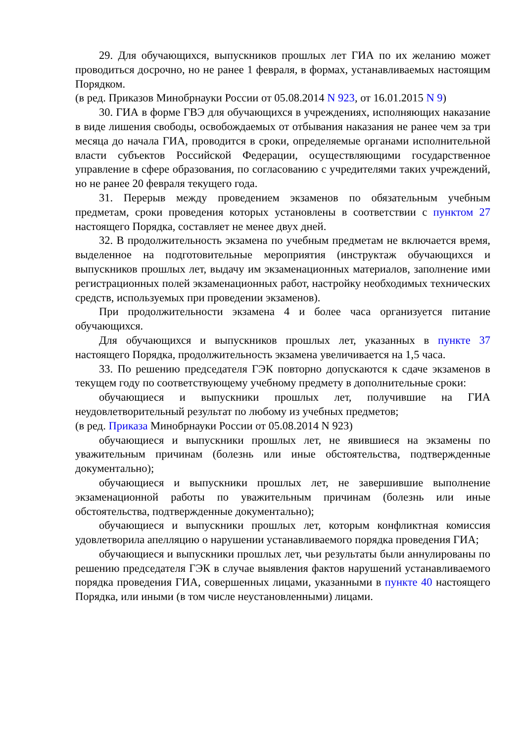29. Для обучающихся, выпускников прошлых лет ГИА по их желанию может проводиться досрочно, но не ранее 1 февраля, в формах, устанавливаемых настоящим Порядком.
(в ред. Приказов Минобрнауки России от 05.08.2014 N 923, от 16.01.2015 N 9)
30. ГИА в форме ГВЭ для обучающихся в учреждениях, исполняющих наказание в виде лишения свободы, освобождаемых от отбывания наказания не ранее чем за три месяца до начала ГИА, проводится в сроки, определяемые органами исполнительной власти субъектов Российской Федерации, осуществляющими государственное управление в сфере образования, по согласованию с учредителями таких учреждений, но не ранее 20 февраля текущего года.
31. Перерыв между проведением экзаменов по обязательным учебным предметам, сроки проведения которых установлены в соответствии с пунктом 27 настоящего Порядка, составляет не менее двух дней.
32. В продолжительность экзамена по учебным предметам не включается время, выделенное на подготовительные мероприятия (инструктаж обучающихся и выпускников прошлых лет, выдачу им экзаменационных материалов, заполнение ими регистрационных полей экзаменационных работ, настройку необходимых технических средств, используемых при проведении экзаменов).
При продолжительности экзамена 4 и более часа организуется питание обучающихся.
Для обучающихся и выпускников прошлых лет, указанных в пункте 37 настоящего Порядка, продолжительность экзамена увеличивается на 1,5 часа.
33. По решению председателя ГЭК повторно допускаются к сдаче экзаменов в текущем году по соответствующему учебному предмету в дополнительные сроки:
обучающиеся и выпускники прошлых лет, получившие на ГИА неудовлетворительный результат по любому из учебных предметов;
(в ред. Приказа Минобрнауки России от 05.08.2014 N 923)
обучающиеся и выпускники прошлых лет, не явившиеся на экзамены по уважительным причинам (болезнь или иные обстоятельства, подтвержденные документально);
обучающиеся и выпускники прошлых лет, не завершившие выполнение экзаменационной работы по уважительным причинам (болезнь или иные обстоятельства, подтвержденные документально);
обучающиеся и выпускники прошлых лет, которым конфликтная комиссия удовлетворила апелляцию о нарушении устанавливаемого порядка проведения ГИА;
обучающиеся и выпускники прошлых лет, чьи результаты были аннулированы по решению председателя ГЭК в случае выявления фактов нарушений устанавливаемого порядка проведения ГИА, совершенных лицами, указанными в пункте 40 настоящего Порядка, или иными (в том числе неустановленными) лицами.